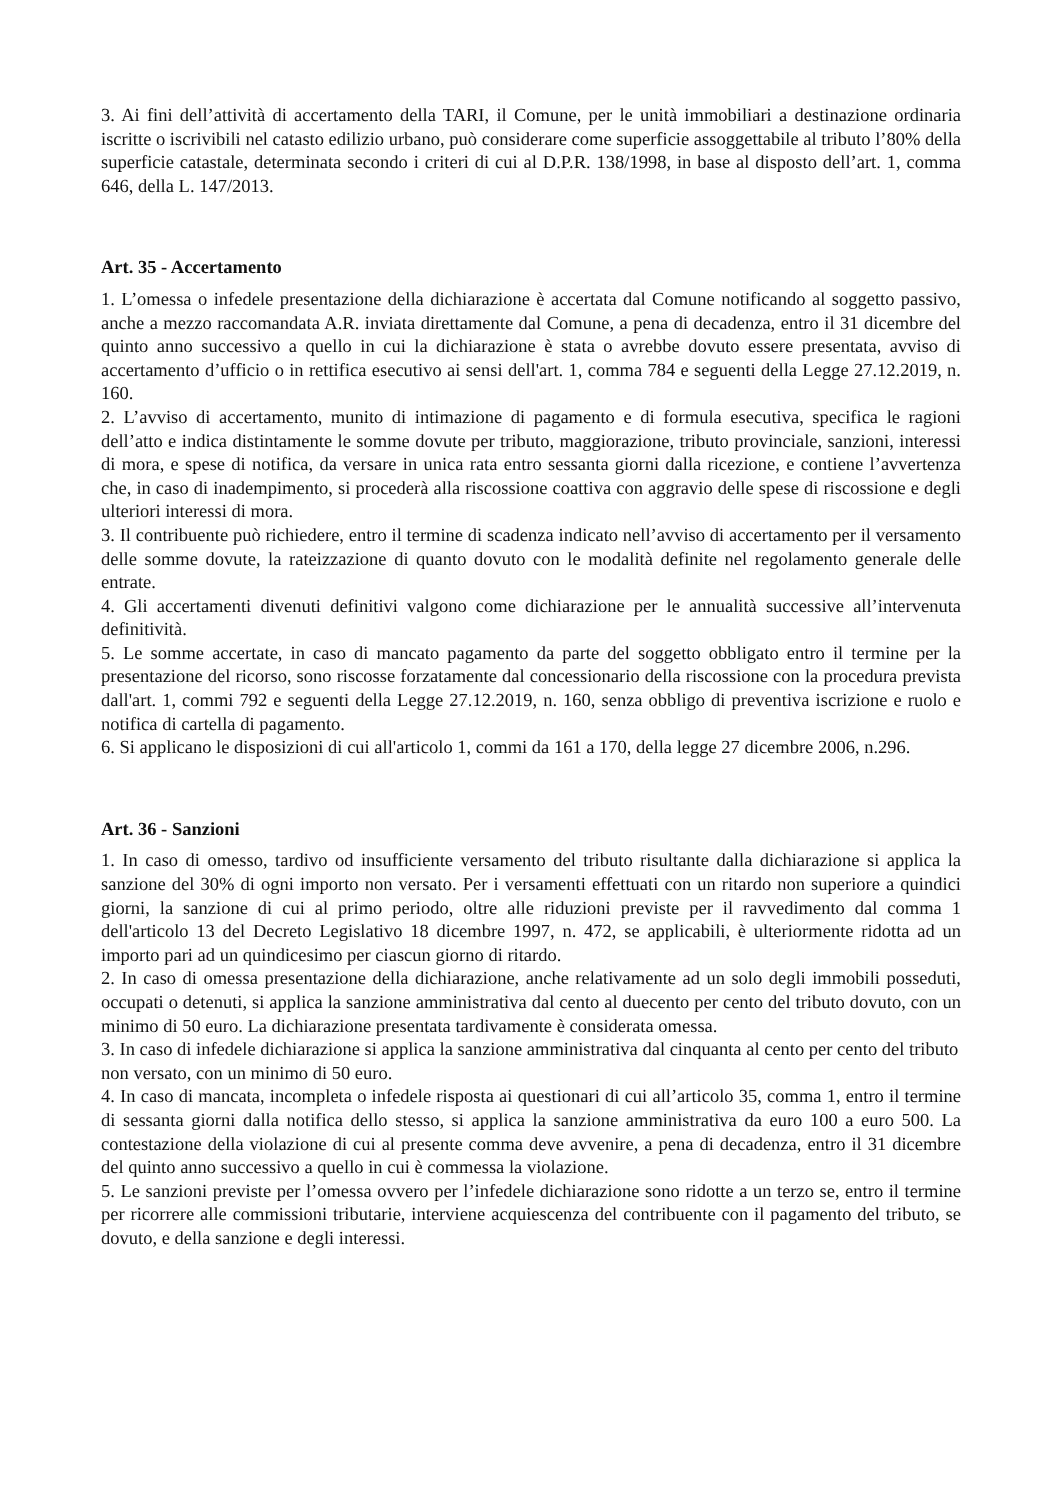3. Ai fini dell’attività di accertamento della TARI, il Comune, per le unità immobiliari a destinazione ordinaria iscritte o iscrivibili nel catasto edilizio urbano, può considerare come superficie assoggettabile al tributo l’80% della superficie catastale, determinata secondo i criteri di cui al D.P.R. 138/1998, in base al disposto dell’art. 1, comma 646, della L. 147/2013.
Art. 35 - Accertamento
1. L’omessa o infedele presentazione della dichiarazione è accertata dal Comune notificando al soggetto passivo, anche a mezzo raccomandata A.R. inviata direttamente dal Comune, a pena di decadenza, entro il 31 dicembre del quinto anno successivo a quello in cui la dichiarazione è stata o avrebbe dovuto essere presentata, avviso di accertamento d’ufficio o in rettifica esecutivo ai sensi dell'art. 1, comma 784 e seguenti della Legge 27.12.2019, n. 160.
2. L’avviso di accertamento, munito di intimazione di pagamento e di formula esecutiva, specifica le ragioni dell’atto e indica distintamente le somme dovute per tributo, maggiorazione, tributo provinciale, sanzioni, interessi di mora, e spese di notifica, da versare in unica rata entro sessanta giorni dalla ricezione, e contiene l’avvertenza che, in caso di inadempimento, si procederà alla riscossione coattiva con aggravio delle spese di riscossione e degli ulteriori interessi di mora.
3. Il contribuente può richiedere, entro il termine di scadenza indicato nell’avviso di accertamento per il versamento delle somme dovute, la rateizzazione di quanto dovuto con le modalità definite nel regolamento generale delle entrate.
4. Gli accertamenti divenuti definitivi valgono come dichiarazione per le annualità successive all’intervenuta definitività.
5. Le somme accertate, in caso di mancato pagamento da parte del soggetto obbligato entro il termine per la presentazione del ricorso, sono riscosse forzatamente dal concessionario della riscossione con la procedura prevista dall'art. 1, commi 792 e seguenti della Legge 27.12.2019, n. 160, senza obbligo di preventiva iscrizione e ruolo e notifica di cartella di pagamento.
6. Si applicano le disposizioni di cui all'articolo 1, commi da 161 a 170, della legge 27 dicembre 2006, n.296.
Art. 36 - Sanzioni
1. In caso di omesso, tardivo od insufficiente versamento del tributo risultante dalla dichiarazione si applica la sanzione del 30% di ogni importo non versato. Per i versamenti effettuati con un ritardo non superiore a quindici giorni, la sanzione di cui al primo periodo, oltre alle riduzioni previste per il ravvedimento dal comma 1 dell'articolo 13 del Decreto Legislativo 18 dicembre 1997, n. 472, se applicabili, è ulteriormente ridotta ad un importo pari ad un quindicesimo per ciascun giorno di ritardo.
2. In caso di omessa presentazione della dichiarazione, anche relativamente ad un solo degli immobili posseduti, occupati o detenuti, si applica la sanzione amministrativa dal cento al duecento per cento del tributo dovuto, con un minimo di 50 euro. La dichiarazione presentata tardivamente è considerata omessa.
3. In caso di infedele dichiarazione si applica la sanzione amministrativa dal cinquanta al cento per cento del tributo non versato, con un minimo di 50 euro.
4. In caso di mancata, incompleta o infedele risposta ai questionari di cui all’articolo 35, comma 1, entro il termine di sessanta giorni dalla notifica dello stesso, si applica la sanzione amministrativa da euro 100 a euro 500. La contestazione della violazione di cui al presente comma deve avvenire, a pena di decadenza, entro il 31 dicembre del quinto anno successivo a quello in cui è commessa la violazione.
5. Le sanzioni previste per l’omessa ovvero per l’infedele dichiarazione sono ridotte a un terzo se, entro il termine per ricorrere alle commissioni tributarie, interviene acquiescenza del contribuente con il pagamento del tributo, se dovuto, e della sanzione e degli interessi.